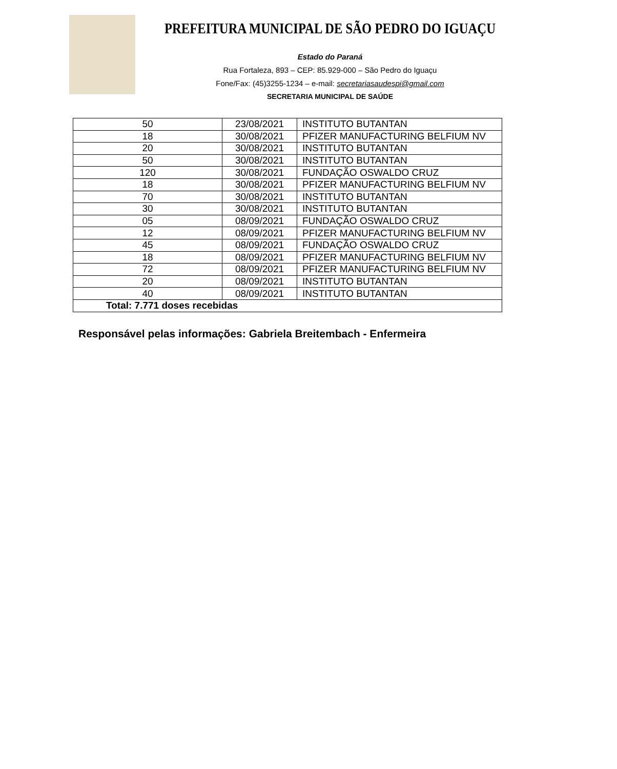PREFEITURA MUNICIPAL DE SÃO PEDRO DO IGUAÇU
Estado do Paraná
Rua Fortaleza, 893 – CEP: 85.929-000 – São Pedro do Iguaçu
Fone/Fax: (45)3255-1234 – e-mail: secretariasaudespi@gmail.com
SECRETARIA MUNICIPAL DE SAÚDE
| 50 | 23/08/2021 | INSTITUTO BUTANTAN |
| 18 | 30/08/2021 | PFIZER MANUFACTURING BELFIUM NV |
| 20 | 30/08/2021 | INSTITUTO BUTANTAN |
| 50 | 30/08/2021 | INSTITUTO BUTANTAN |
| 120 | 30/08/2021 | FUNDAÇÃO OSWALDO CRUZ |
| 18 | 30/08/2021 | PFIZER MANUFACTURING BELFIUM NV |
| 70 | 30/08/2021 | INSTITUTO BUTANTAN |
| 30 | 30/08/2021 | INSTITUTO BUTANTAN |
| 05 | 08/09/2021 | FUNDAÇÃO OSWALDO CRUZ |
| 12 | 08/09/2021 | PFIZER MANUFACTURING BELFIUM NV |
| 45 | 08/09/2021 | FUNDAÇÃO OSWALDO CRUZ |
| 18 | 08/09/2021 | PFIZER MANUFACTURING BELFIUM NV |
| 72 | 08/09/2021 | PFIZER MANUFACTURING BELFIUM NV |
| 20 | 08/09/2021 | INSTITUTO BUTANTAN |
| 40 | 08/09/2021 | INSTITUTO BUTANTAN |
| Total: 7.771 doses recebidas | | |
Responsável pelas informações: Gabriela Breitembach - Enfermeira